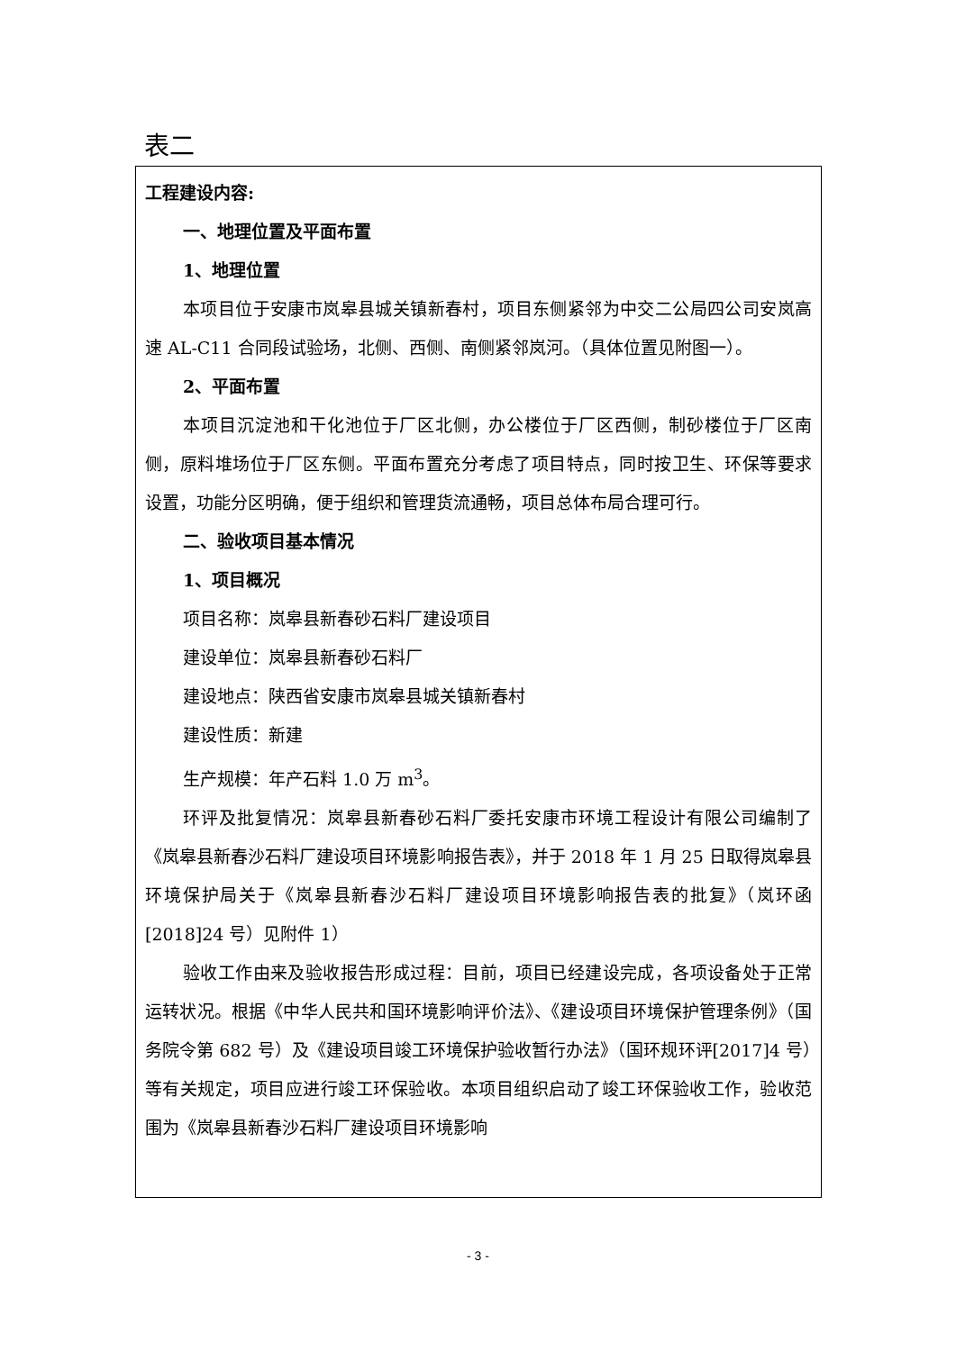表二
工程建设内容:
一、地理位置及平面布置
1、地理位置
本项目位于安康市岚皋县城关镇新春村，项目东侧紧邻为中交二公局四公司安岚高速 AL-C11 合同段试验场，北侧、西侧、南侧紧邻岚河。（具体位置见附图一）。
2、平面布置
本项目沉淀池和干化池位于厂区北侧，办公楼位于厂区西侧，制砂楼位于厂区南侧，原料堆场位于厂区东侧。平面布置充分考虑了项目特点，同时按卫生、环保等要求设置，功能分区明确，便于组织和管理货流通畅，项目总体布局合理可行。
二、验收项目基本情况
1、项目概况
项目名称：岚皋县新春砂石料厂建设项目
建设单位：岚皋县新春砂石料厂
建设地点：陕西省安康市岚皋县城关镇新春村
建设性质：新建
生产规模：年产石料 1.0 万 m<sup>3</sup>。
环评及批复情况：岚皋县新春砂石料厂委托安康市环境工程设计有限公司编制了《岚皋县新春沙石料厂建设项目环境影响报告表》，并于 2018 年 1 月 25 日取得岚皋县环境保护局关于《岚皋县新春沙石料厂建设项目环境影响报告表的批复》（岚环函[2018]24 号）见附件 1）
验收工作由来及验收报告形成过程：目前，项目已经建设完成，各项设备处于正常运转状况。根据《中华人民共和国环境影响评价法》、《建设项目环境保护管理条例》（国务院令第 682 号）及《建设项目竣工环境保护验收暂行办法》（国环规环评[2017]4 号）等有关规定，项目应进行竣工环保验收。本项目组织启动了竣工环保验收工作，验收范围为《岚皋县新春沙石料厂建设项目环境影响
- 3 -